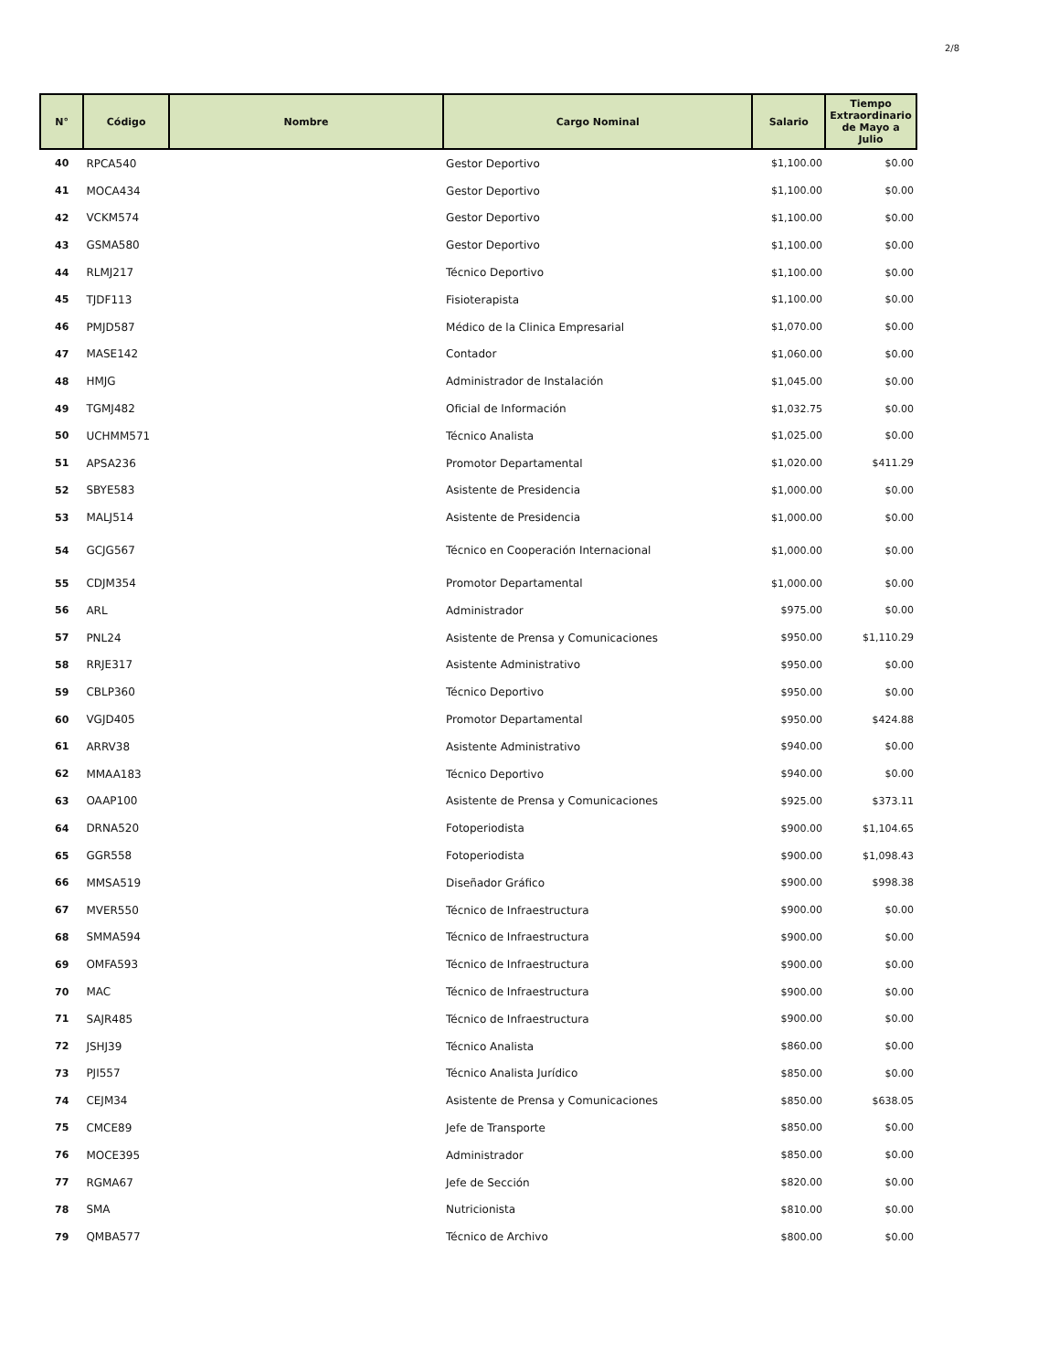2/8
| N° | Código | Nombre | Cargo Nominal | Salario | Tiempo Extraordinario de Mayo a Julio |
| --- | --- | --- | --- | --- | --- |
| 40 | RPCA540 | | Gestor Deportivo | $1,100.00 | $0.00 |
| 41 | MOCA434 | | Gestor Deportivo | $1,100.00 | $0.00 |
| 42 | VCKM574 | | Gestor Deportivo | $1,100.00 | $0.00 |
| 43 | GSMA580 | | Gestor Deportivo | $1,100.00 | $0.00 |
| 44 | RLMJ217 | | Técnico Deportivo | $1,100.00 | $0.00 |
| 45 | TJDF113 | | Fisioterapista | $1,100.00 | $0.00 |
| 46 | PMJD587 | | Médico de la Clinica Empresarial | $1,070.00 | $0.00 |
| 47 | MASE142 | | Contador | $1,060.00 | $0.00 |
| 48 | HMJG | | Administrador de Instalación | $1,045.00 | $0.00 |
| 49 | TGMJ482 | | Oficial de Información | $1,032.75 | $0.00 |
| 50 | UCHMM571 | | Técnico Analista | $1,025.00 | $0.00 |
| 51 | APSA236 | | Promotor Departamental | $1,020.00 | $411.29 |
| 52 | SBYE583 | | Asistente de Presidencia | $1,000.00 | $0.00 |
| 53 | MALJ514 | | Asistente de Presidencia | $1,000.00 | $0.00 |
| 54 | GCJG567 | | Técnico en Cooperación Internacional | $1,000.00 | $0.00 |
| 55 | CDJM354 | | Promotor Departamental | $1,000.00 | $0.00 |
| 56 | ARL | | Administrador | $975.00 | $0.00 |
| 57 | PNL24 | | Asistente de Prensa y Comunicaciones | $950.00 | $1,110.29 |
| 58 | RRJE317 | | Asistente Administrativo | $950.00 | $0.00 |
| 59 | CBLP360 | | Técnico Deportivo | $950.00 | $0.00 |
| 60 | VGJD405 | | Promotor Departamental | $950.00 | $424.88 |
| 61 | ARRV38 | | Asistente Administrativo | $940.00 | $0.00 |
| 62 | MMAA183 | | Técnico Deportivo | $940.00 | $0.00 |
| 63 | OAAP100 | | Asistente de Prensa y Comunicaciones | $925.00 | $373.11 |
| 64 | DRNA520 | | Fotoperiodista | $900.00 | $1,104.65 |
| 65 | GGR558 | | Fotoperiodista | $900.00 | $1,098.43 |
| 66 | MMSA519 | | Diseñador Gráfico | $900.00 | $998.38 |
| 67 | MVER550 | | Técnico de Infraestructura | $900.00 | $0.00 |
| 68 | SMMA594 | | Técnico de Infraestructura | $900.00 | $0.00 |
| 69 | OMFA593 | | Técnico de Infraestructura | $900.00 | $0.00 |
| 70 | MAC | | Técnico de Infraestructura | $900.00 | $0.00 |
| 71 | SAJR485 | | Técnico de Infraestructura | $900.00 | $0.00 |
| 72 | JSHJ39 | | Técnico Analista | $860.00 | $0.00 |
| 73 | PJI557 | | Técnico Analista Jurídico | $850.00 | $0.00 |
| 74 | CEJM34 | | Asistente de Prensa y Comunicaciones | $850.00 | $638.05 |
| 75 | CMCE89 | | Jefe de Transporte | $850.00 | $0.00 |
| 76 | MOCE395 | | Administrador | $850.00 | $0.00 |
| 77 | RGMA67 | | Jefe de Sección | $820.00 | $0.00 |
| 78 | SMA | | Nutricionista | $810.00 | $0.00 |
| 79 | QMBA577 | | Técnico de Archivo | $800.00 | $0.00 |